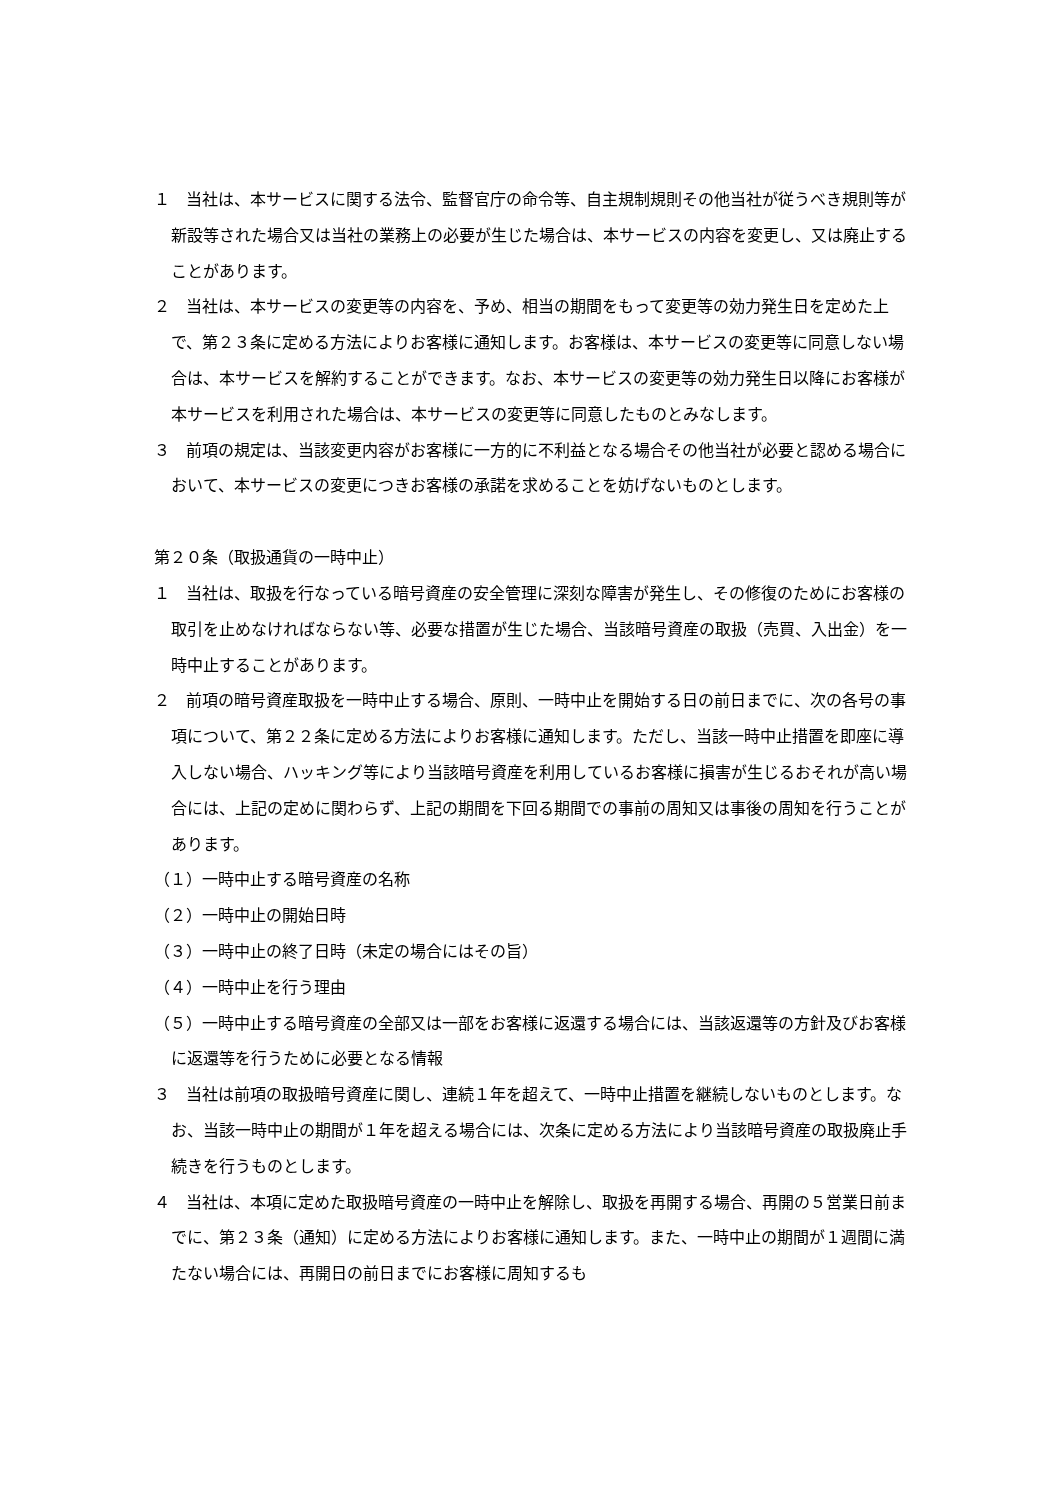１　当社は、本サービスに関する法令、監督官庁の命令等、自主規制規則その他当社が従うべき規則等が新設等された場合又は当社の業務上の必要が生じた場合は、本サービスの内容を変更し、又は廃止することがあります。
２　当社は、本サービスの変更等の内容を、予め、相当の期間をもって変更等の効力発生日を定めた上で、第２３条に定める方法によりお客様に通知します。お客様は、本サービスの変更等に同意しない場合は、本サービスを解約することができます。なお、本サービスの変更等の効力発生日以降にお客様が本サービスを利用された場合は、本サービスの変更等に同意したものとみなします。
３　前項の規定は、当該変更内容がお客様に一方的に不利益となる場合その他当社が必要と認める場合において、本サービスの変更につきお客様の承諾を求めることを妨げないものとします。
第２０条（取扱通貨の一時中止）
１　当社は、取扱を行なっている暗号資産の安全管理に深刻な障害が発生し、その修復のためにお客様の取引を止めなければならない等、必要な措置が生じた場合、当該暗号資産の取扱（売買、入出金）を一時中止することがあります。
２　前項の暗号資産取扱を一時中止する場合、原則、一時中止を開始する日の前日までに、次の各号の事項について、第２２条に定める方法によりお客様に通知します。ただし、当該一時中止措置を即座に導入しない場合、ハッキング等により当該暗号資産を利用しているお客様に損害が生じるおそれが高い場合には、上記の定めに関わらず、上記の期間を下回る期間での事前の周知又は事後の周知を行うことがあります。
（１）一時中止する暗号資産の名称
（２）一時中止の開始日時
（３）一時中止の終了日時（未定の場合にはその旨）
（４）一時中止を行う理由
（５）一時中止する暗号資産の全部又は一部をお客様に返還する場合には、当該返還等の方針及びお客様に返還等を行うために必要となる情報
３　当社は前項の取扱暗号資産に関し、連続１年を超えて、一時中止措置を継続しないものとします。なお、当該一時中止の期間が１年を超える場合には、次条に定める方法により当該暗号資産の取扱廃止手続きを行うものとします。
４　当社は、本項に定めた取扱暗号資産の一時中止を解除し、取扱を再開する場合、再開の５営業日前までに、第２３条（通知）に定める方法によりお客様に通知します。また、一時中止の期間が１週間に満たない場合には、再開日の前日までにお客様に周知するも